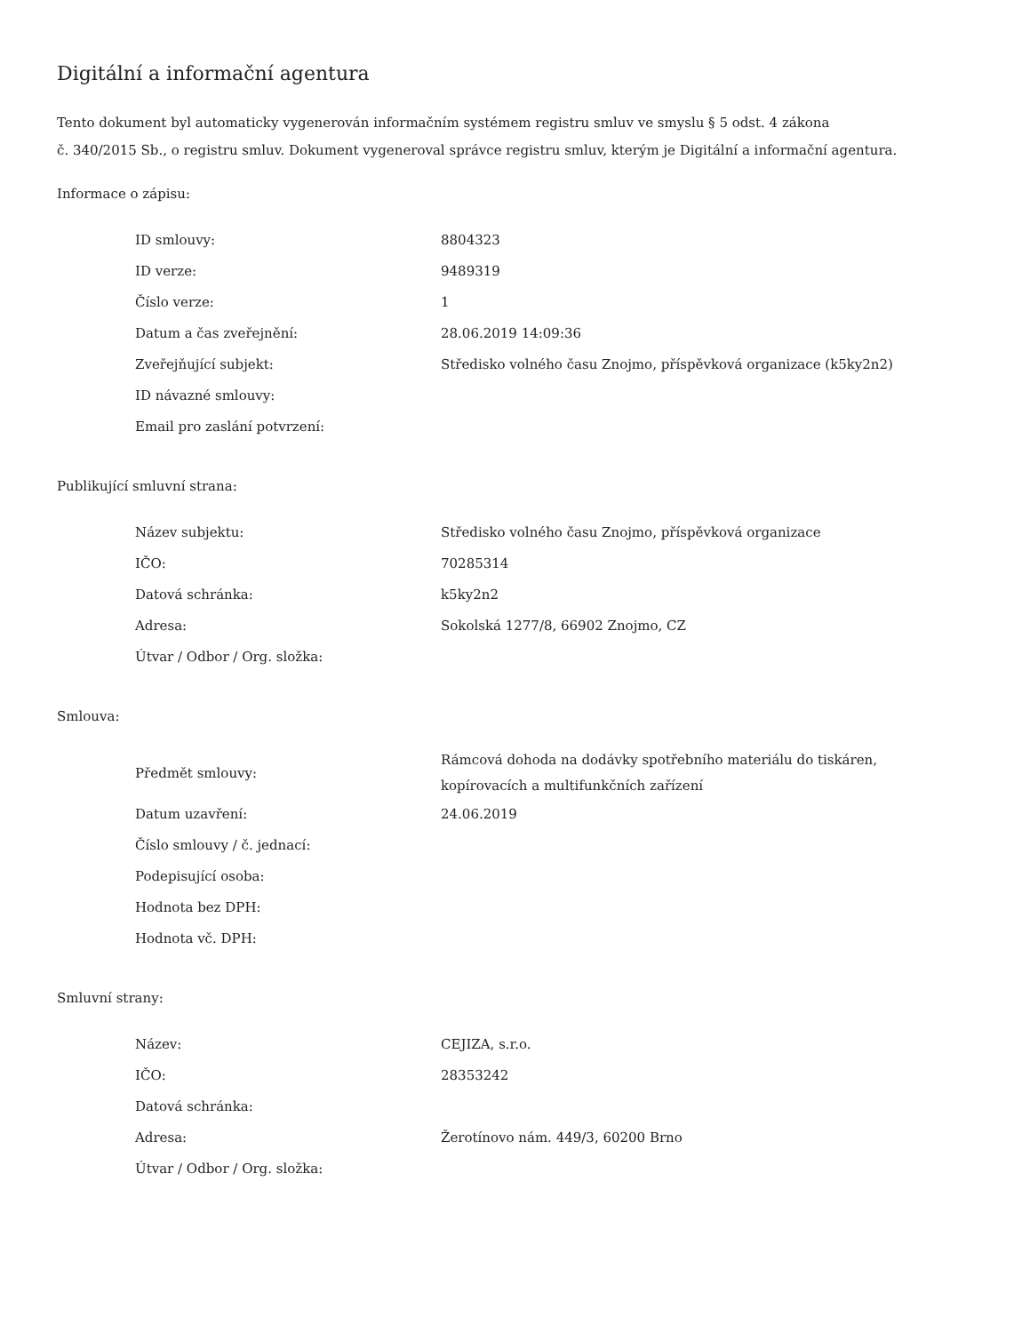Digitální a informační agentura
Tento dokument byl automaticky vygenerován informačním systémem registru smluv ve smyslu § 5 odst. 4 zákona
č. 340/2015 Sb., o registru smluv. Dokument vygeneroval správce registru smluv, kterým je Digitální a informační agentura.
Informace o zápisu:
| ID smlouvy: | 8804323 |
| ID verze: | 9489319 |
| Číslo verze: | 1 |
| Datum a čas zveřejnění: | 28.06.2019 14:09:36 |
| Zveřejňující subjekt: | Středisko volného času Znojmo, příspěvková organizace (k5ky2n2) |
| ID návazné smlouvy: | |
| Email pro zaslání potvrzení: | |
Publikující smluvní strana:
| Název subjektu: | Středisko volného času Znojmo, příspěvková organizace |
| IČO: | 70285314 |
| Datová schránka: | k5ky2n2 |
| Adresa: | Sokolská 1277/8, 66902 Znojmo, CZ |
| Útvar / Odbor / Org. složka: | |
Smlouva:
| Předmět smlouvy: | Rámcová dohoda na dodávky spotřebního materiálu do tiskáren, kopírovacích a multifunkčních zařízení |
| Datum uzavření: | 24.06.2019 |
| Číslo smlouvy / č. jednací: | |
| Podepisující osoba: | |
| Hodnota bez DPH: | |
| Hodnota vč. DPH: | |
Smluvní strany:
| Název: | CEJIZA, s.r.o. |
| IČO: | 28353242 |
| Datová schránka: | |
| Adresa: | Žerotínovo nám. 449/3, 60200 Brno |
| Útvar / Odbor / Org. složka: | |